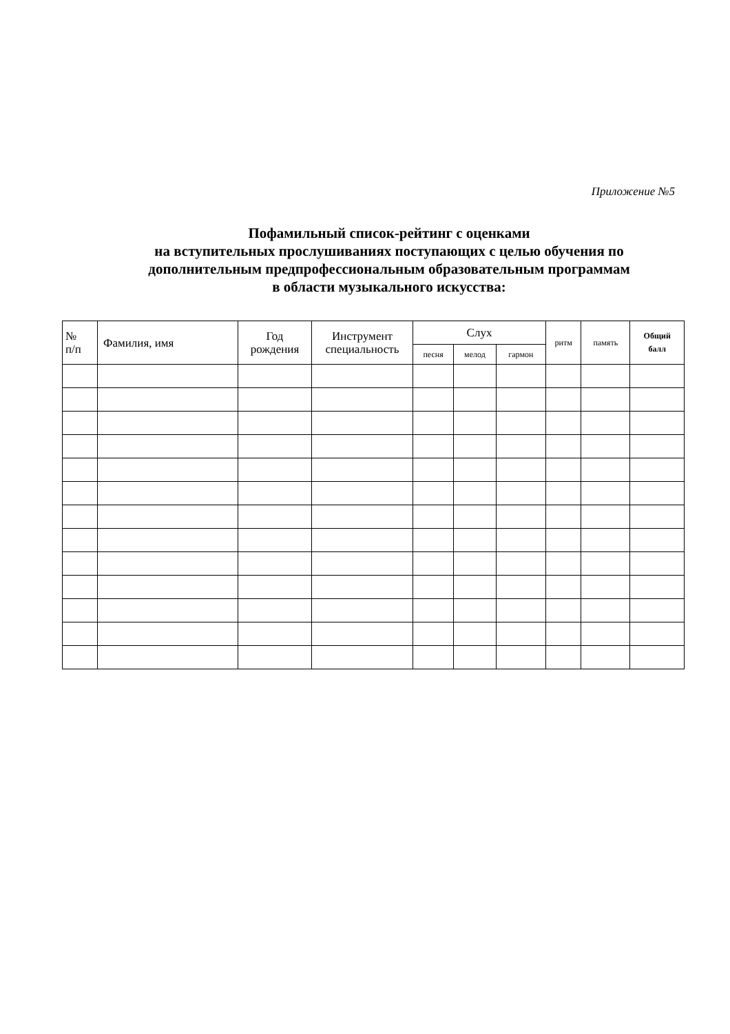Приложение №5
Пофамильный список-рейтинг с оценками
на вступительных прослушиваниях поступающих с целью обучения по дополнительным предпрофессиональным образовательным программам
в области музыкального искусства:
| № п/п | Фамилия, имя | Год рождения | Инструмент специальность | Слух | | | ритм | память | Общий балл |
| --- | --- | --- | --- | --- | --- | --- | --- | --- | --- |
| | | | | песня | мелод | гармон | | | |